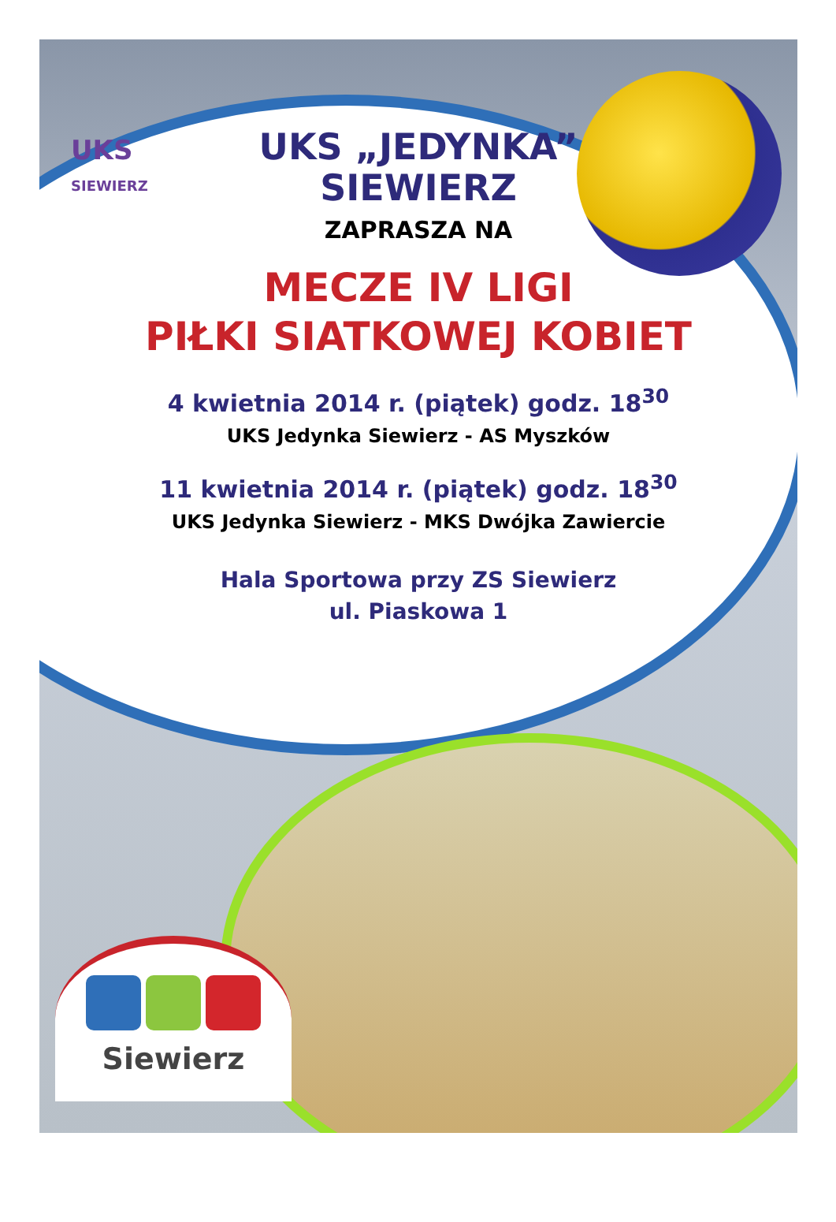UKS
SIEWIERZ
UKS „JEDYNKA”
SIEWIERZ
ZAPRASZA NA
MECZE IV LIGI
PIŁKI SIATKOWEJ KOBIET
4 kwietnia 2014 r. (piątek) godz. 18<sup>30</sup>
UKS Jedynka Siewierz - AS Myszków
11 kwietnia 2014 r. (piątek) godz. 18<sup>30</sup>
UKS Jedynka Siewierz - MKS Dwójka Zawiercie
Hala Sportowa przy ZS Siewierz
ul. Piaskowa 1
Siewierz